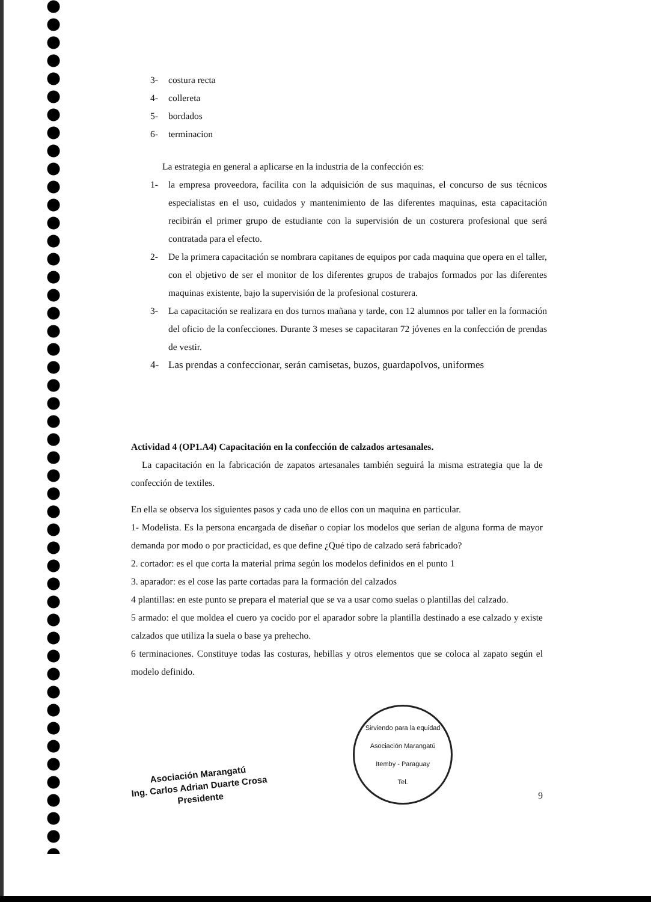3- costura recta
4- collereta
5- bordados
6- terminacion
La estrategia en general a aplicarse en la industria de la confección es:
1- la empresa proveedora, facilita con la adquisición de sus maquinas, el concurso de sus técnicos especialistas en el uso, cuidados y mantenimiento de las diferentes maquinas, esta capacitación recibirán el primer grupo de estudiante con la supervisión de un costurera profesional que será contratada para el efecto.
2- De la primera capacitación se nombrara capitanes de equipos por cada maquina que opera en el taller, con el objetivo de ser el monitor de los diferentes grupos de trabajos formados por las diferentes maquinas existente, bajo la supervisión de la profesional costurera.
3- La capacitación se realizara en dos turnos mañana y tarde, con 12 alumnos por taller en la formación del oficio de la confecciones. Durante 3 meses se capacitaran 72 jóvenes en la confección de prendas de vestir.
4- Las prendas a confeccionar, serán camisetas, buzos, guardapolvos, uniformes
Actividad 4 (OP1.A4) Capacitación en la confección de calzados artesanales.
La capacitación en la fabricación de zapatos artesanales también seguirá la misma estrategia que la de confección de textiles.
En ella se observa los siguientes pasos y cada uno de ellos con un maquina en particular.
1- Modelista. Es la persona encargada de diseñar o copiar los modelos que serian de alguna forma de mayor demanda por modo o por practicidad, es que define ¿Qué tipo de calzado será fabricado?
2. cortador: es el que corta la material prima según los modelos definidos en el punto 1
3. aparador: es el cose las parte cortadas para la formación del calzados
4 plantillas: en este punto se prepara el material que se va a usar como suelas o plantillas del calzado.
5 armado: el que moldea el cuero ya cocido por el aparador sobre la plantilla destinado a ese calzado y existe calzados que utiliza la suela o base ya prehecho.
6 terminaciones. Constituye todas las costuras, hebillas y otros elementos que se coloca al zapato según el modelo definido.
Asociación Marangatú
Ing. Carlos Adrian Duarte Crosa
Presidente
Sirviendo para la equidad
Asociación Marangatú
Itemby - Paraguay
Tel.
9